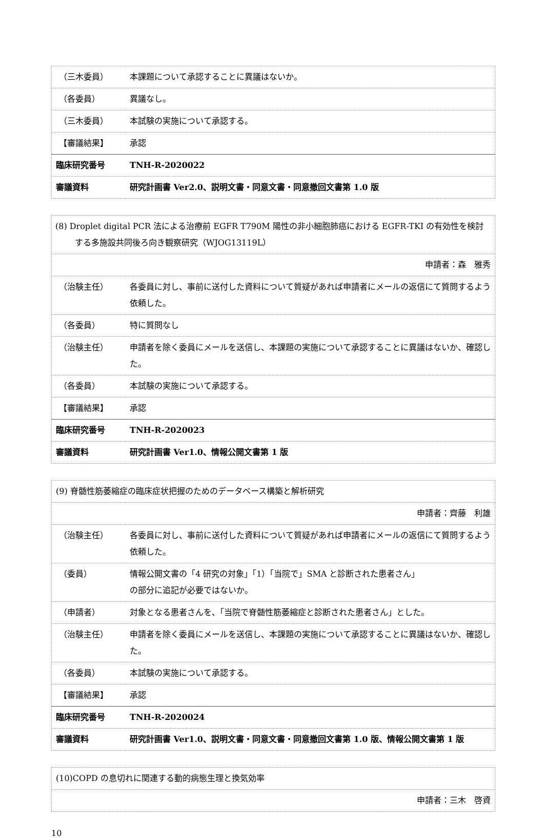| （三木委員） | 本課題について承認することに異議はないか。 |
| （各委員） | 異議なし。 |
| （三木委員） | 本試験の実施について承認する。 |
| 【審議結果】 | 承認 |
| 臨床研究番号 | TNH-R-2020022 |
| 審議資料 | 研究計画書 Ver2.0、説明文書・同意文書・同意撤回文書第 1.0 版 |
| (8) Droplet digital PCR 法による治療前 EGFR T790M 陽性の非小細胞肺癌における EGFR-TKI の有効性を検討する多施設共同後ろ向き観察研究（WJOG13119L） | |
| 申請者：森 雅秀 | |
| （治験主任） | 各委員に対し、事前に送付した資料について質疑があれば申請者にメールの返信にて質問するよう依頼した。 |
| （各委員） | 特に質問なし |
| （治験主任） | 申請者を除く委員にメールを送信し、本課題の実施について承認することに異議はないか、確認した。 |
| （各委員） | 本試験の実施について承認する。 |
| 【審議結果】 | 承認 |
| 臨床研究番号 | TNH-R-2020023 |
| 審議資料 | 研究計画書 Ver1.0、情報公開文書第 1 版 |
| (9) 脊髄性筋萎縮症の臨床症状把握のためのデータベース構築と解析研究 | |
| 申請者：齊藤 利雄 | |
| （治験主任） | 各委員に対し、事前に送付した資料について質疑があれば申請者にメールの返信にて質問するよう依頼した。 |
| （委員） | 情報公開文書の「4 研究の対象」「1）「当院で」SMA と診断された患者さん」 の部分に追記が必要ではないか。 |
| （申請者） | 対象となる患者さんを、「当院で脊髄性筋萎縮症と診断された患者さん」とした。 |
| （治験主任） | 申請者を除く委員にメールを送信し、本課題の実施について承認することに異議はないか、確認した。 |
| （各委員） | 本試験の実施について承認する。 |
| 【審議結果】 | 承認 |
| 臨床研究番号 | TNH-R-2020024 |
| 審議資料 | 研究計画書 Ver1.0、説明文書・同意文書・同意撤回文書第 1.0 版、情報公開文書第 1 版 |
| (10)COPD の息切れに関連する動的病態生理と換気効率 |
| 申請者：三木 啓資 |
10